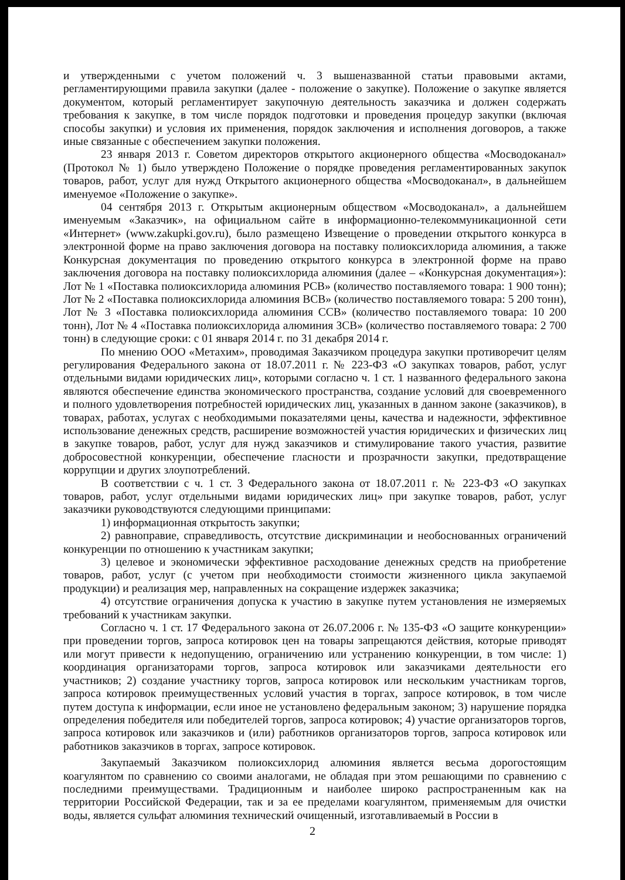и утвержденными с учетом положений ч. 3 вышеназванной статьи правовыми актами, регламентирующими правила закупки (далее - положение о закупке). Положение о закупке является документом, который регламентирует закупочную деятельность заказчика и должен содержать требования к закупке, в том числе порядок подготовки и проведения процедур закупки (включая способы закупки) и условия их применения, порядок заключения и исполнения договоров, а также иные связанные с обеспечением закупки положения.
23 января 2013 г. Советом директоров открытого акционерного общества «Мосводоканал» (Протокол № 1) было утверждено Положение о порядке проведения регламентированных закупок товаров, работ, услуг для нужд Открытого акционерного общества «Мосводоканал», в дальнейшем именуемое «Положение о закупке».
04 сентября 2013 г. Открытым акционерным обществом «Мосводоканал», а дальнейшем именуемым «Заказчик», на официальном сайте в информационно-телекоммуникационной сети «Интернет» (www.zakupki.gov.ru), было размещено Извещение о проведении открытого конкурса в электронной форме на право заключения договора на поставку полиоксихлорида алюминия, а также Конкурсная документация по проведению открытого конкурса в электронной форме на право заключения договора на поставку полиоксихлорида алюминия (далее – «Конкурсная документация»): Лот № 1 «Поставка полиоксихлорида алюминия РСВ» (количество поставляемого товара: 1 900 тонн); Лот № 2 «Поставка полиоксихлорида алюминия ВСВ» (количество поставляемого товара: 5 200 тонн), Лот № 3 «Поставка полиоксихлорида алюминия ССВ» (количество поставляемого товара: 10 200 тонн), Лот № 4 «Поставка полиоксихлорида алюминия ЗСВ» (количество поставляемого товара: 2 700 тонн) в следующие сроки: с 01 января 2014 г. по 31 декабря 2014 г.
По мнению ООО «Метахим», проводимая Заказчиком процедура закупки противоречит целям регулирования Федерального закона от 18.07.2011 г. № 223-ФЗ «О закупках товаров, работ, услуг отдельными видами юридических лиц», которыми согласно ч. 1 ст. 1 названного федерального закона являются обеспечение единства экономического пространства, создание условий для своевременного и полного удовлетворения потребностей юридических лиц, указанных в данном законе (заказчиков), в товарах, работах, услугах с необходимыми показателями цены, качества и надежности, эффективное использование денежных средств, расширение возможностей участия юридических и физических лиц в закупке товаров, работ, услуг для нужд заказчиков и стимулирование такого участия, развитие добросовестной конкуренции, обеспечение гласности и прозрачности закупки, предотвращение коррупции и других злоупотреблений.
В соответствии с ч. 1 ст. 3 Федерального закона от 18.07.2011 г. № 223-ФЗ «О закупках товаров, работ, услуг отдельными видами юридических лиц» при закупке товаров, работ, услуг заказчики руководствуются следующими принципами:
1) информационная открытость закупки;
2) равноправие, справедливость, отсутствие дискриминации и необоснованных ограничений конкуренции по отношению к участникам закупки;
3) целевое и экономически эффективное расходование денежных средств на приобретение товаров, работ, услуг (с учетом при необходимости стоимости жизненного цикла закупаемой продукции) и реализация мер, направленных на сокращение издержек заказчика;
4) отсутствие ограничения допуска к участию в закупке путем установления не измеряемых требований к участникам закупки.
Согласно ч. 1 ст. 17 Федерального закона от 26.07.2006 г. № 135-ФЗ «О защите конкуренции» при проведении торгов, запроса котировок цен на товары запрещаются действия, которые приводят или могут привести к недопущению, ограничению или устранению конкуренции, в том числе: 1) координация организаторами торгов, запроса котировок или заказчиками деятельности его участников; 2) создание участнику торгов, запроса котировок или нескольким участникам торгов, запроса котировок преимущественных условий участия в торгах, запросе котировок, в том числе путем доступа к информации, если иное не установлено федеральным законом; 3) нарушение порядка определения победителя или победителей торгов, запроса котировок; 4) участие организаторов торгов, запроса котировок или заказчиков и (или) работников организаторов торгов, запроса котировок или работников заказчиков в торгах, запросе котировок.
Закупаемый Заказчиком полиоксихлорид алюминия является весьма дорогостоящим коагулянтом по сравнению со своими аналогами, не обладая при этом решающими по сравнению с последними преимуществами. Традиционным и наиболее широко распространенным как на территории Российской Федерации, так и за ее пределами коагулянтом, применяемым для очистки воды, является сульфат алюминия технический очищенный, изготавливаемый в России в
2